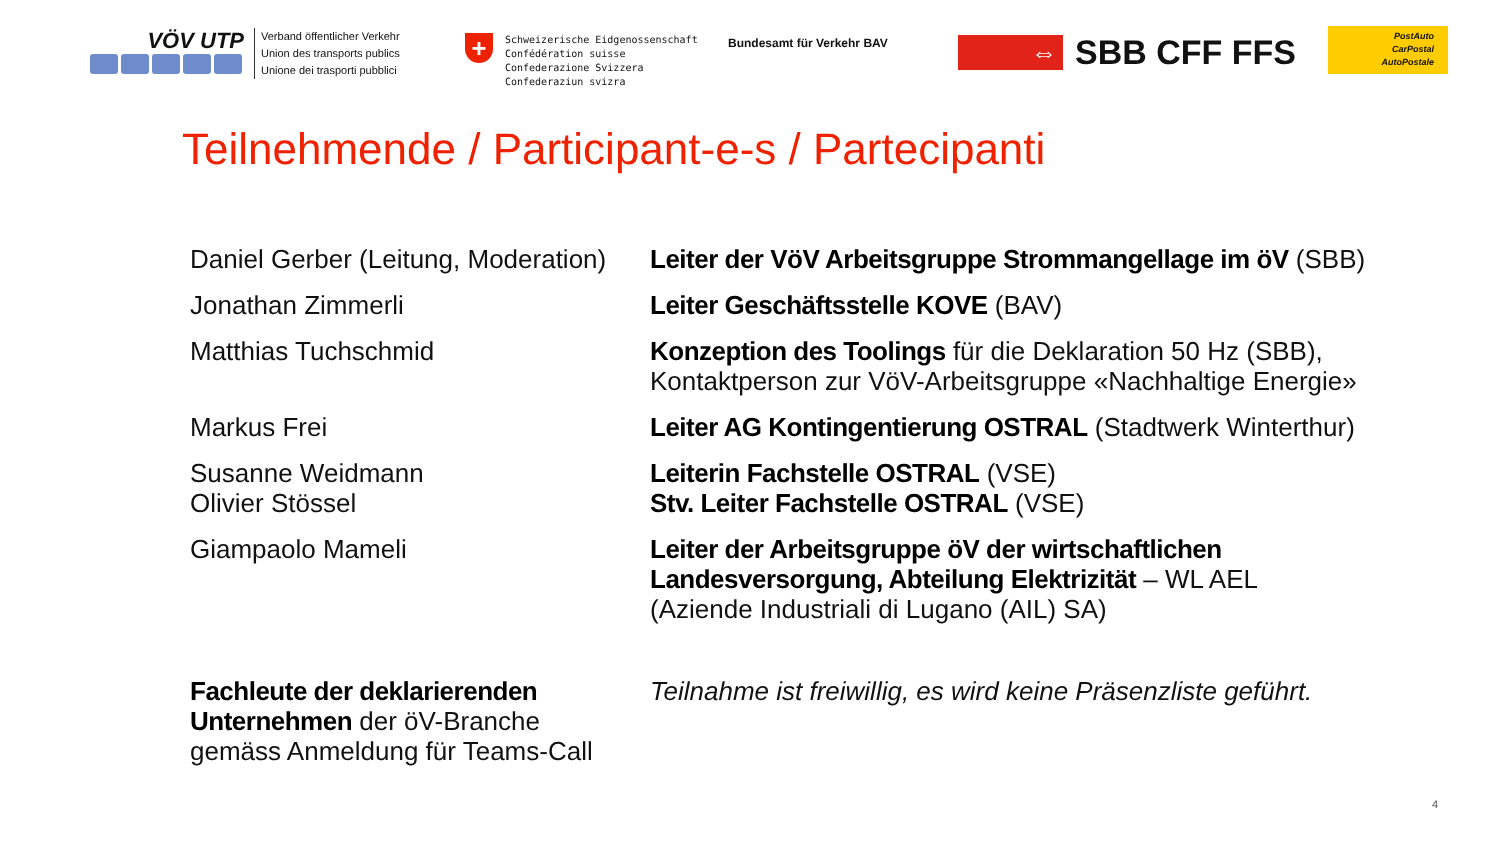VÖV UTP
Verband öffentlicher Verkehr
Union des transports publics
Unione dei trasporti pubblici
+
Schweizerische Eidgenossenschaft
Confédération suisse
Confederazione Svizzera
Confederaziun svizra
Bundesamt für Verkehr BAV
⇔
SBB CFF FFS
PostAuto
CarPostal
AutoPostale
Teilnehmende / Participant-e-s / Partecipanti
| Daniel Gerber (Leitung, Moderation) | Leiter der VöV Arbeitsgruppe Strommangellage im öV (SBB) |
| Jonathan Zimmerli | Leiter Geschäftsstelle KOVE (BAV) |
| Matthias Tuchschmid | Konzeption des Toolings für die Deklaration 50 Hz (SBB), Kontaktperson zur VöV-Arbeitsgruppe «Nachhaltige Energie» |
| Markus Frei | Leiter AG Kontingentierung OSTRAL (Stadtwerk Winterthur) |
| Susanne Weidmann Olivier Stössel | Leiterin Fachstelle OSTRAL (VSE) Stv. Leiter Fachstelle OSTRAL (VSE) |
| Giampaolo Mameli | Leiter der Arbeitsgruppe öV der wirtschaftlichen Landesversorgung, Abteilung Elektrizität – WL AEL (Aziende Industriali di Lugano (AIL) SA) |
| Fachleute der deklarierenden Unternehmen der öV-Branche gemäss Anmeldung für Teams-Call | Teilnahme ist freiwillig, es wird keine Präsenzliste geführt. |
4